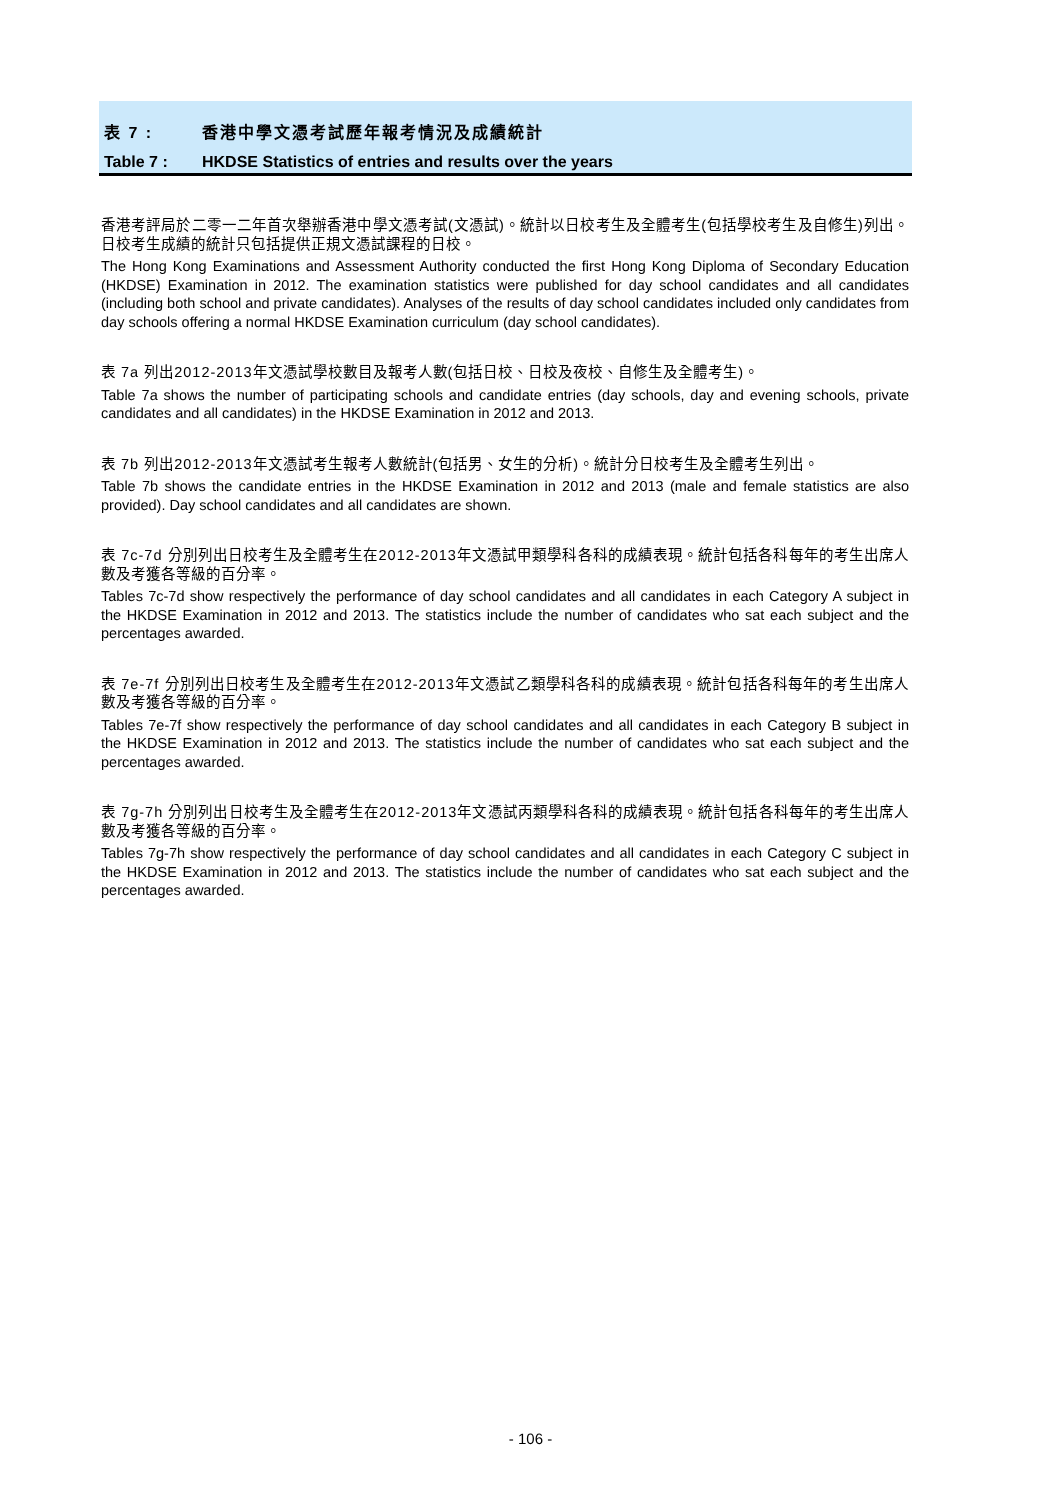表 7 : 香港中學文憑考試歷年報考情況及成績統計
Table 7 : HKDSE Statistics of entries and results over the years
香港考評局於二零一二年首次舉辦香港中學文憑考試(文憑試)。統計以日校考生及全體考生(包括學校考生及自修生)列出。日校考生成績的統計只包括提供正規文憑試課程的日校。
The Hong Kong Examinations and Assessment Authority conducted the first Hong Kong Diploma of Secondary Education (HKDSE) Examination in 2012. The examination statistics were published for day school candidates and all candidates (including both school and private candidates). Analyses of the results of day school candidates included only candidates from day schools offering a normal HKDSE Examination curriculum (day school candidates).
表 7a 列出2012-2013年文憑試學校數目及報考人數(包括日校、日校及夜校、自修生及全體考生)。
Table 7a shows the number of participating schools and candidate entries (day schools, day and evening schools, private candidates and all candidates) in the HKDSE Examination in 2012 and 2013.
表 7b 列出2012-2013年文憑試考生報考人數統計(包括男、女生的分析)。統計分日校考生及全體考生列出。
Table 7b shows the candidate entries in the HKDSE Examination in 2012 and 2013 (male and female statistics are also provided). Day school candidates and all candidates are shown.
表 7c-7d 分別列出日校考生及全體考生在2012-2013年文憑試甲類學科各科的成績表現。統計包括各科每年的考生出席人數及考獲各等級的百分率。
Tables 7c-7d show respectively the performance of day school candidates and all candidates in each Category A subject in the HKDSE Examination in 2012 and 2013. The statistics include the number of candidates who sat each subject and the percentages awarded.
表 7e-7f 分別列出日校考生及全體考生在2012-2013年文憑試乙類學科各科的成績表現。統計包括各科每年的考生出席人數及考獲各等級的百分率。
Tables 7e-7f show respectively the performance of day school candidates and all candidates in each Category B subject in the HKDSE Examination in 2012 and 2013. The statistics include the number of candidates who sat each subject and the percentages awarded.
表 7g-7h 分別列出日校考生及全體考生在2012-2013年文憑試丙類學科各科的成績表現。統計包括各科每年的考生出席人數及考獲各等級的百分率。
Tables 7g-7h show respectively the performance of day school candidates and all candidates in each Category C subject in the HKDSE Examination in 2012 and 2013. The statistics include the number of candidates who sat each subject and the percentages awarded.
- 106 -